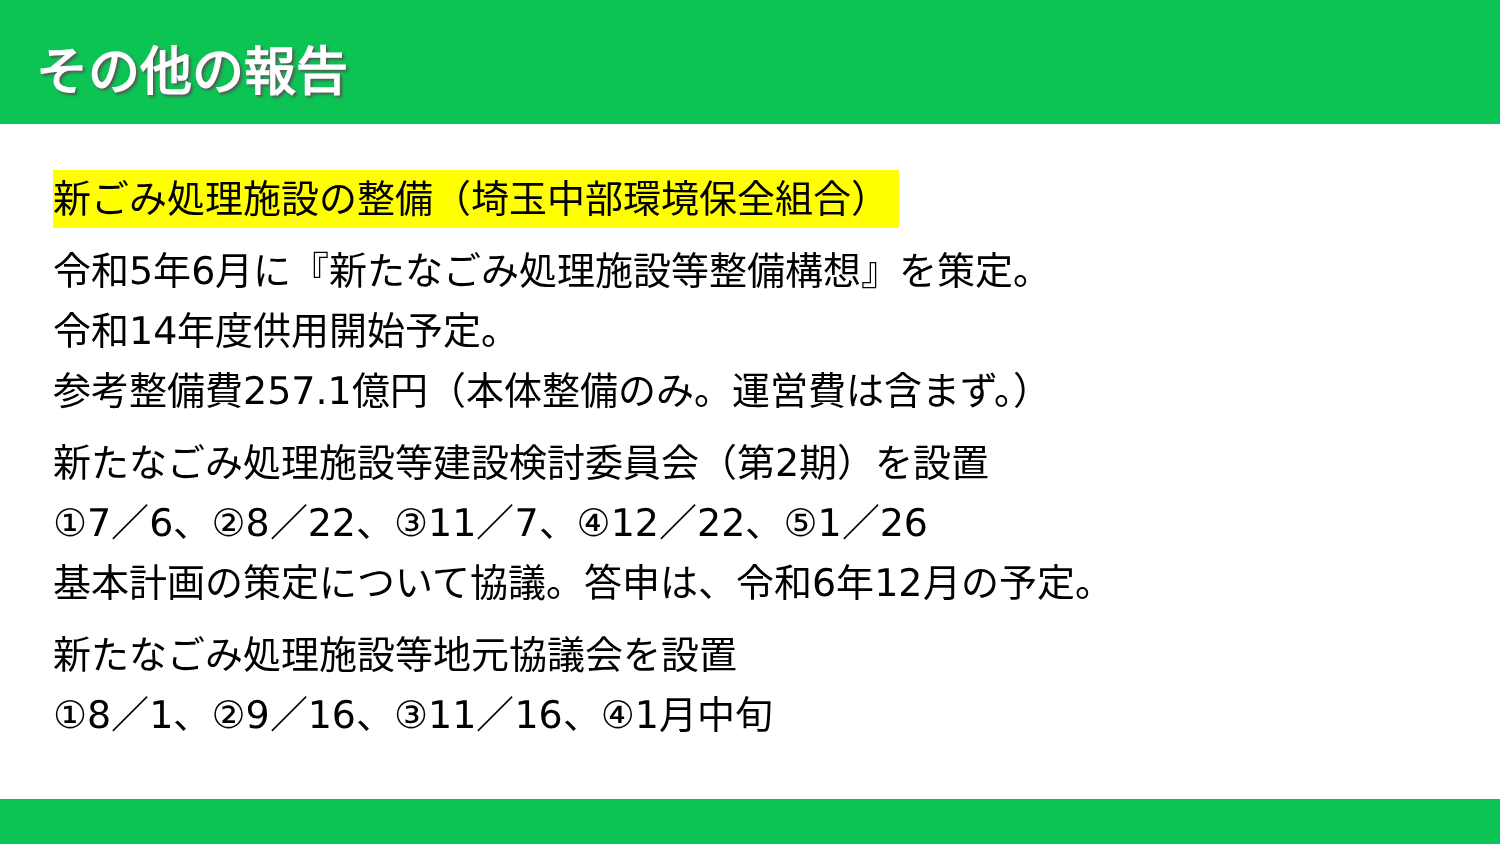その他の報告
新ごみ処理施設の整備（埼玉中部環境保全組合）
令和5年6月に『新たなごみ処理施設等整備構想』を策定。
令和14年度供用開始予定。
参考整備費257.1億円（本体整備のみ。運営費は含まず。）
新たなごみ処理施設等建設検討委員会（第2期）を設置
①7／6、②8／22、③11／7、④12／22、⑤1／26
基本計画の策定について協議。答申は、令和6年12月の予定。
新たなごみ処理施設等地元協議会を設置
①8／1、②9／16、③11／16、④1月中旬